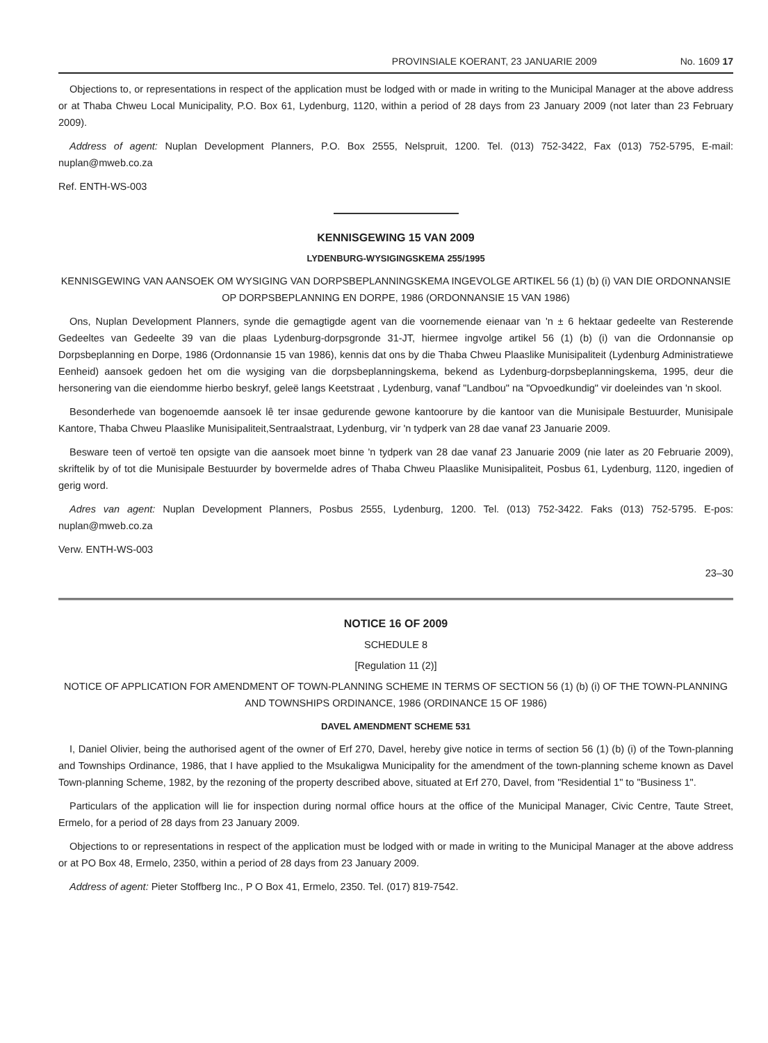PROVINSIALE KOERANT, 23 JANUARIE 2009 No. 1609 17
Objections to, or representations in respect of the application must be lodged with or made in writing to the Municipal Manager at the above address or at Thaba Chweu Local Municipality, P.O. Box 61, Lydenburg, 1120, within a period of 28 days from 23 January 2009 (not later than 23 February 2009).
Address of agent: Nuplan Development Planners, P.O. Box 2555, Nelspruit, 1200. Tel. (013) 752-3422, Fax (013) 752-5795, E-mail: nuplan@mweb.co.za
Ref. ENTH-WS-003
KENNISGEWING 15 VAN 2009
LYDENBURG-WYSIGINGSKEMA 255/1995
KENNISGEWING VAN AANSOEK OM WYSIGING VAN DORPSBEPLANNINGSKEMA INGEVOLGE ARTIKEL 56 (1) (b) (i) VAN DIE ORDONNANSIE OP DORPSBEPLANNING EN DORPE, 1986 (ORDONNANSIE 15 VAN 1986)
Ons, Nuplan Development Planners, synde die gemagtigde agent van die voornemende eienaar van 'n ± 6 hektaar gedeelte van Resterende Gedeeltes van Gedeelte 39 van die plaas Lydenburg-dorpsgronde 31-JT, hiermee ingvolge artikel 56 (1) (b) (i) van die Ordonnansie op Dorpsbeplanning en Dorpe, 1986 (Ordonnansie 15 van 1986), kennis dat ons by die Thaba Chweu Plaaslike Munisipaliteit (Lydenburg Administratiewe Eenheid) aansoek gedoen het om die wysiging van die dorpsbeplanningskema, bekend as Lydenburg-dorpsbeplanningskema, 1995, deur die hersonering van die eiendomme hierbo beskryf, geleë langs Keetstraat , Lydenburg, vanaf "Landbou" na "Opvoedkundig" vir doeleindes van 'n skool.
Besonderhede van bogenoemde aansoek lê ter insae gedurende gewone kantoorure by die kantoor van die Munisipale Bestuurder, Munisipale Kantore, Thaba Chweu Plaaslike Munisipaliteit,Sentraalstraat, Lydenburg, vir 'n tydperk van 28 dae vanaf 23 Januarie 2009.
Besware teen of vertoë ten opsigte van die aansoek moet binne 'n tydperk van 28 dae vanaf 23 Januarie 2009 (nie later as 20 Februarie 2009), skriftelik by of tot die Munisipale Bestuurder by bovermelde adres of Thaba Chweu Plaaslike Munisipaliteit, Posbus 61, Lydenburg, 1120, ingedien of gerig word.
Adres van agent: Nuplan Development Planners, Posbus 2555, Lydenburg, 1200. Tel. (013) 752-3422. Faks (013) 752-5795. E-pos: nuplan@mweb.co.za
Verw. ENTH-WS-003
23–30
NOTICE 16 OF 2009
SCHEDULE 8
[Regulation 11 (2)]
NOTICE OF APPLICATION FOR AMENDMENT OF TOWN-PLANNING SCHEME IN TERMS OF SECTION 56 (1) (b) (i) OF THE TOWN-PLANNING AND TOWNSHIPS ORDINANCE, 1986 (ORDINANCE 15 OF 1986)
DAVEL AMENDMENT SCHEME 531
I, Daniel Olivier, being the authorised agent of the owner of Erf 270, Davel, hereby give notice in terms of section 56 (1) (b) (i) of the Town-planning and Townships Ordinance, 1986, that I have applied to the Msukaligwa Municipality for the amendment of the town-planning scheme known as Davel Town-planning Scheme, 1982, by the rezoning of the property described above, situated at Erf 270, Davel, from "Residential 1" to "Business 1".
Particulars of the application will lie for inspection during normal office hours at the office of the Municipal Manager, Civic Centre, Taute Street, Ermelo, for a period of 28 days from 23 January 2009.
Objections to or representations in respect of the application must be lodged with or made in writing to the Municipal Manager at the above address or at PO Box 48, Ermelo, 2350, within a period of 28 days from 23 January 2009.
Address of agent: Pieter Stoffberg Inc., P O Box 41, Ermelo, 2350. Tel. (017) 819-7542.